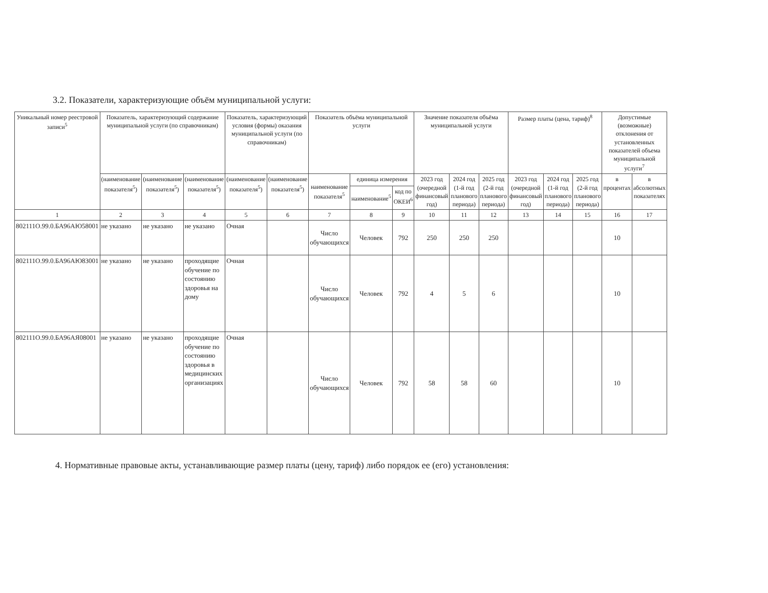3.2. Показатели, характеризующие объём муниципальной услуги:
| Уникальный номер реестровой записи<sup>5</sup> | Показатель, характеризующий содержание муниципальной услуги (по справочникам) | | | Показатель, характеризующий условия (формы) оказания муниципальной услуги (по справочникам) | | Показатель объёма муниципальной услуги | | | Значение показателя объёма муниципальной услуги | | | Размер платы (цена, тариф)<sup>8</sup> | | | Допустимые (возможные) отклонения от установленных показателей объема муниципальной услуги<sup>7</sup> | |
| --- | --- | --- | --- | --- | --- | --- | --- | --- | --- | --- | --- | --- | --- | --- | --- | --- |
| | (наименование показателя<sup>5</sup>) | (наименование показателя<sup>5</sup>) | (наименование показателя<sup>5</sup>) | (наименование показателя<sup>5</sup>) | (наименование показателя<sup>5</sup>) | наименование показателя<sup>5</sup> | единица измерения | | 2023 год (очередной финансовый год) | 2024 год (1-й год планового периода) | 2025 год (2-й год планового периода) | 2023 год (очередной финансовый год) | 2024 год (1-й год планового периода) | 2025 год (2-й год планового периода) | в процентах | в абсолютных показателях |
| | | | | | | | наименование<sup>5</sup> | код по ОКЕИ<sup>6</sup> | | | | | | | | |
| 1 | 2 | 3 | 4 | 5 | 6 | 7 | 8 | 9 | 10 | 11 | 12 | 13 | 14 | 15 | 16 | 17 |
| 802111О.99.0.БА96АЮ58001 | не указано | не указано | не указано | Очная | | Число обучающихся | Человек | 792 | 250 | 250 | 250 | | | | 10 | |
| 802111О.99.0.БА96АЮ83001 | не указано | не указано | проходящие обучение по состоянию здоровья на дому | Очная | | Число обучающихся | Человек | 792 | 4 | 5 | 6 | | | | 10 | |
| 802111О.99.0.БА96АЯ08001 | не указано | не указано | проходящие обучение по состоянию здоровья в медицинских организациях | Очная | | Число обучающихся | Человек | 792 | 58 | 58 | 60 | | | | 10 | |
4. Нормативные правовые акты, устанавливающие размер платы (цену, тариф) либо порядок ее (его) установления: